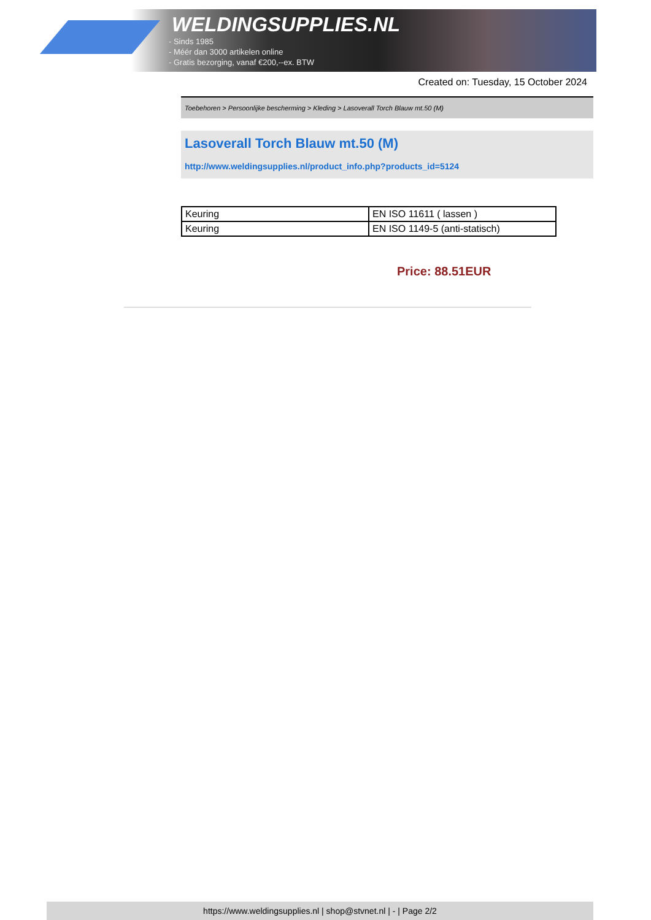WELDINGSUPPLIES.NL
- Sinds 1985
- Méér dan 3000 artikelen online
- Gratis bezorging, vanaf €200,--ex. BTW
Created on: Tuesday, 15 October 2024
Toebehoren > Persoonlijke bescherming > Kleding > Lasoverall Torch Blauw mt.50 (M)
Lasoverall Torch Blauw mt.50 (M)
http://www.weldingsupplies.nl/product_info.php?products_id=5124
| Keuring | EN ISO 11611 ( lassen ) |
| Keuring | EN ISO 1149-5 (anti-statisch) |
Price: 88.51EUR
https://www.weldingsupplies.nl | shop@stvnet.nl | - | Page 2/2